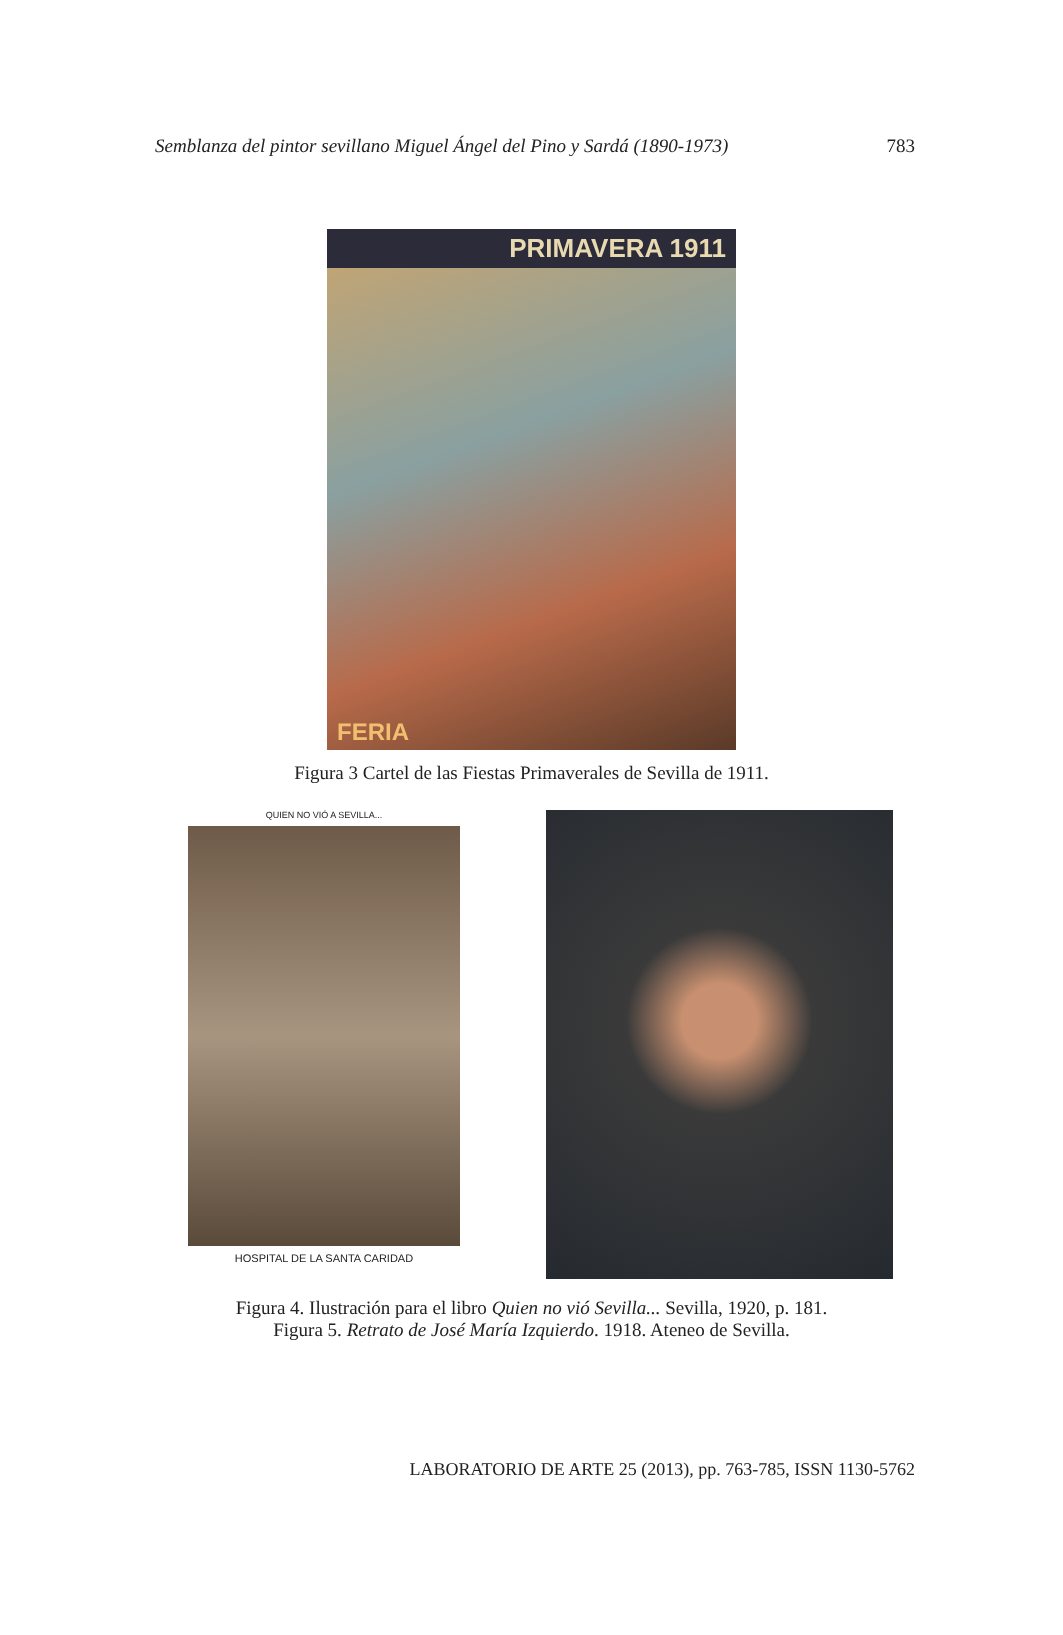Semblanza del pintor sevillano Miguel Ángel del Pino y Sardá (1890-1973) 783
PRIMAVERA 1911
FERIA
Figura 3 Cartel de las Fiestas Primaverales de Sevilla de 1911.
QUIEN NO VIÓ A SEVILLA...
HOSPITAL DE LA SANTA CARIDAD
Figura 4. Ilustración para el libro Quien no vió Sevilla... Sevilla, 1920, p. 181.
Figura 5. Retrato de José María Izquierdo. 1918. Ateneo de Sevilla.
LABORATORIO DE ARTE 25 (2013), pp. 763-785, ISSN 1130-5762